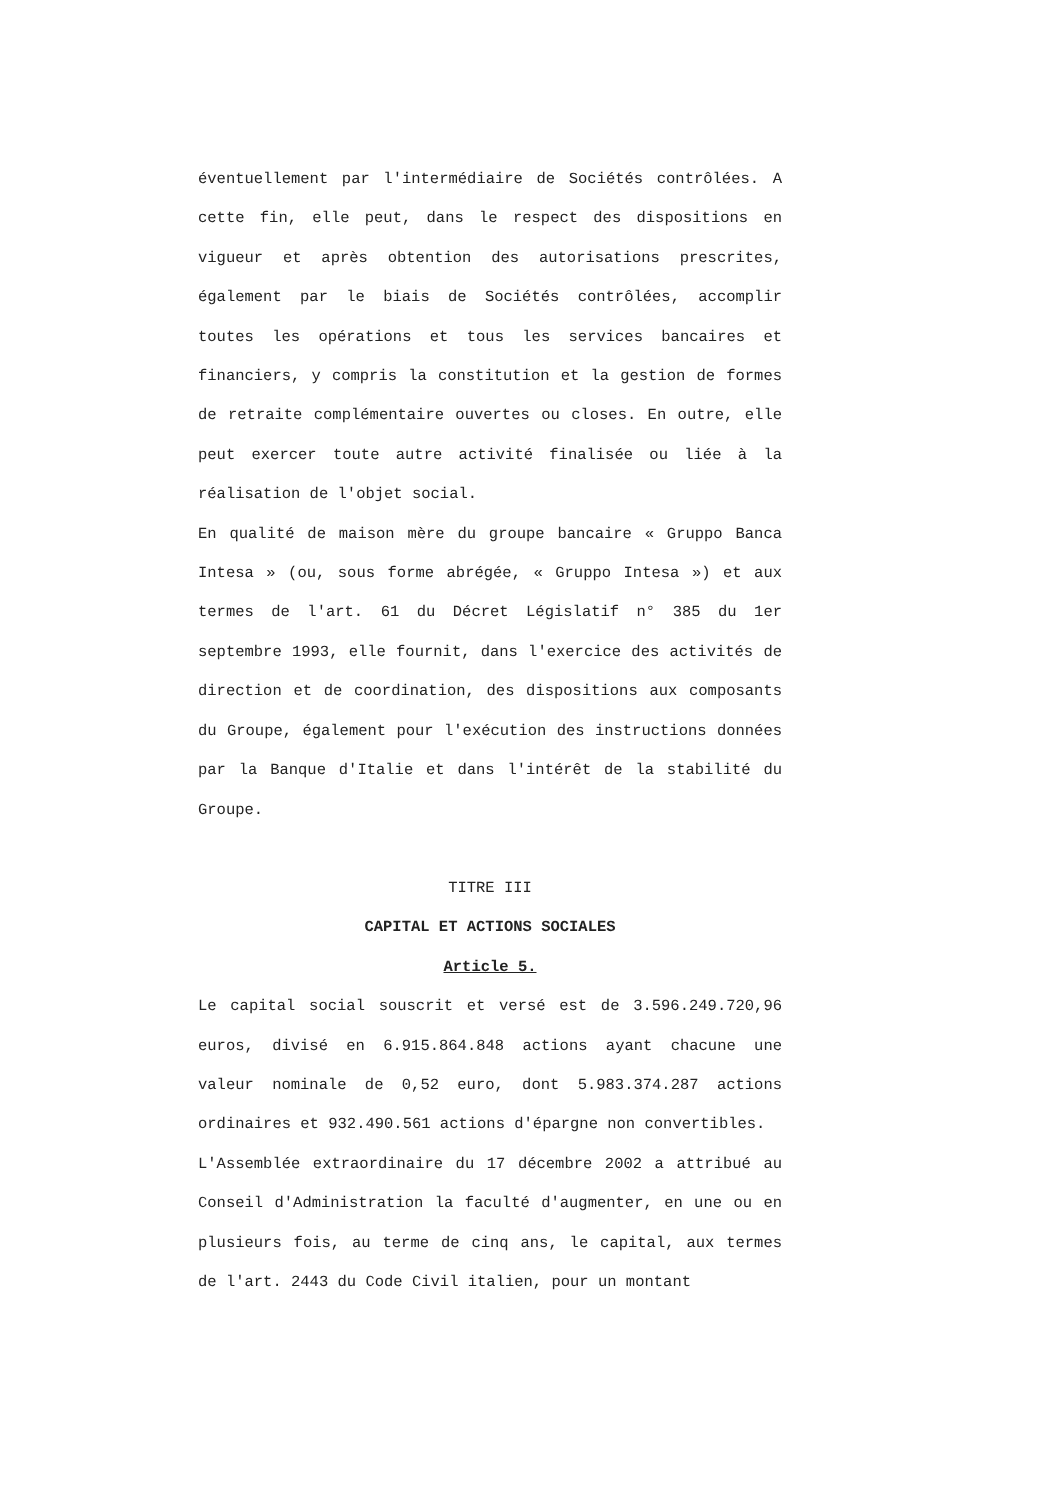éventuellement par l'intermédiaire de Sociétés contrôlées. A cette fin, elle peut, dans le respect des dispositions en vigueur et après obtention des autorisations prescrites, également par le biais de Sociétés contrôlées, accomplir toutes les opérations et tous les services bancaires et financiers, y compris la constitution et la gestion de formes de retraite complémentaire ouvertes ou closes. En outre, elle peut exercer toute autre activité finalisée ou liée à la réalisation de l'objet social.
En qualité de maison mère du groupe bancaire « Gruppo Banca Intesa » (ou, sous forme abrégée, « Gruppo Intesa ») et aux termes de l'art. 61 du Décret Législatif n° 385 du 1er septembre 1993, elle fournit, dans l'exercice des activités de direction et de coordination, des dispositions aux composants du Groupe, également pour l'exécution des instructions données par la Banque d'Italie et dans l'intérêt de la stabilité du Groupe.
TITRE III
CAPITAL ET ACTIONS SOCIALES
Article 5.
Le capital social souscrit et versé est de 3.596.249.720,96 euros, divisé en 6.915.864.848 actions ayant chacune une valeur nominale de 0,52 euro, dont 5.983.374.287 actions ordinaires et 932.490.561 actions d'épargne non convertibles.
L'Assemblée extraordinaire du 17 décembre 2002 a attribué au Conseil d'Administration la faculté d'augmenter, en une ou en plusieurs fois, au terme de cinq ans, le capital, aux termes de l'art. 2443 du Code Civil italien, pour un montant